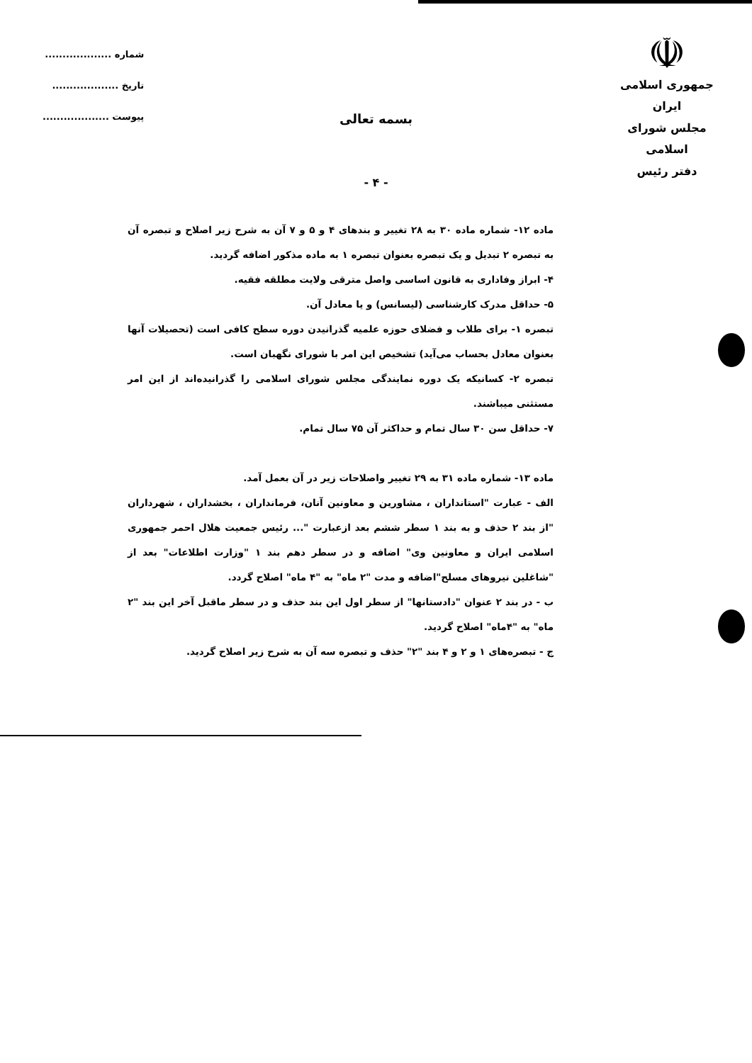☫
جمهوری اسلامی ایران
مجلس شورای اسلامی
دفتر رئیس
شماره ...................
تاریخ ...................
پیوست ...................
بسمه تعالی
- ۴ -
ماده ۱۲- شماره ماده ۳۰ به ۲۸ تغییر و بندهای ۴ و ۵ و ۷ آن به شرح زیر اصلاح و تبصره آن به تبصره ۲ تبدیل و یک تبصره بعنوان تبصره ۱ به ماده مذکور اضافه گردید.
۴- ابراز وفاداری به قانون اساسی واصل مترقی ولایت مطلقه فقیه.
۵- حداقل مدرک کارشناسی (لیسانس) و یا معادل آن.
تبصره ۱- برای طلاب و فضلای حوزه علمیه گذرانیدن دوره سطح کافی است (تحصیلات آنها بعنوان معادل بحساب می‌آید) تشخیص این امر با شورای نگهبان است.
تبصره ۲- کسانیکه یک دوره نمایندگی مجلس شورای اسلامی را گذرانیده‌اند از این امر مستثنی میباشند.
۷- حداقل سن ۳۰ سال تمام و حداکثر آن ۷۵ سال تمام.
ماده ۱۳- شماره ماده ۳۱ به ۲۹ تغییر واصلاحات زیر در آن بعمل آمد.
الف - عبارت "استانداران ، مشاورین و معاونین آنان، فرمانداران ، بخشداران ، شهرداران "از بند ۲ حذف و به بند ۱ سطر ششم بعد ازعبارت "... رئیس جمعیت هلال احمر جمهوری اسلامی ایران و معاونین وی" اضافه و در سطر دهم بند ۱ "وزارت اطلاعات" بعد از "شاغلین نیروهای مسلح"اضافه و مدت "۲ ماه" به "۴ ماه" اصلاح گردد.
ب - در بند ۲ عنوان "دادستانها" از سطر اول این بند حذف و در سطر ماقبل آخر این بند "۲ ماه" به "۴ماه" اصلاح گردید.
ج - تبصره‌های ۱ و ۲ و ۴ بند "۲" حذف و تبصره سه آن به شرح زیر اصلاح گردید.